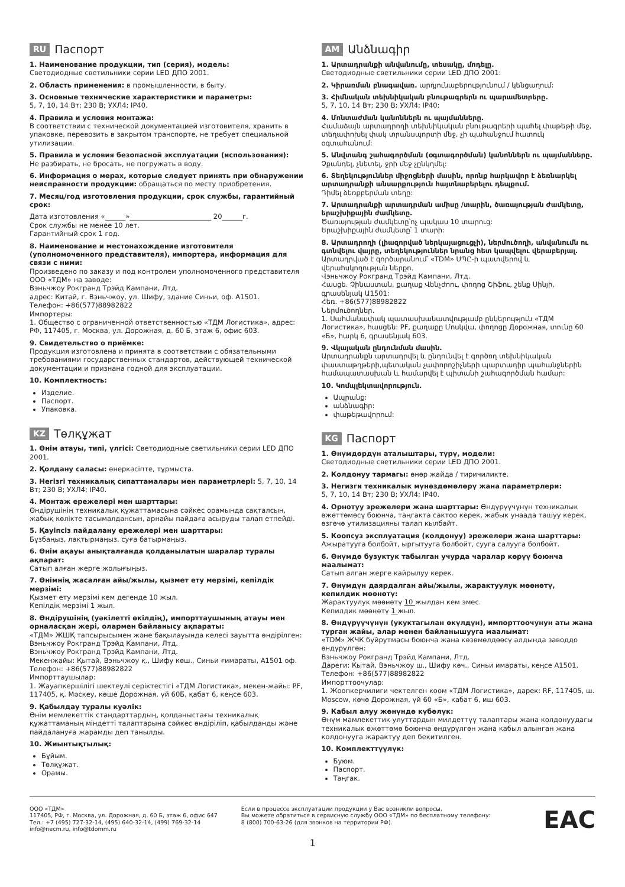RU Паспорт
1. Наименование продукции, тип (серия), модель:
Светодиодные светильники серии LED ДПО 2001.
2. Область применения: в промышленности, в быту.
3. Основные технические характеристики и параметры:
5, 7, 10, 14 Вт; 230 В; УХЛ4; IP40.
4. Правила и условия монтажа:
В соответствии с технической документацией изготовителя, хранить в упаковке, перевозить в закрытом транспорте, не требует специальной утилизации.
5. Правила и условия безопасной эксплуатации (использования):
Не разбирать, не бросать, не погружать в воду.
6. Информация о мерах, которые следует принять при обнаружении неисправности продукции: обращаться по месту приобретения.
7. Месяц/год изготовления продукции, срок службы, гарантийный срок:
Дата изготовления «______»________________________ 20______г.
Срок службы не менее 10 лет.
Гарантийный срок 1 год.
8. Наименование и местонахождение изготовителя (уполномоченного представителя), импортера, информация для связи с ними:
Произведено по заказу и под контролем уполномоченного представителя ООО «ТДМ» на заводе:
Вэньчжоу Рокгранд Трэйд Кампани, Лтд.
адрес: Китай, г. Вэньчжоу, ул. Шифу, здание Синьи, оф. А1501.
Телефон: +86(577)88982822
Импортеры:
1. Общество с ограниченной ответственностью «ТДМ Логистика», адрес: РФ, 117405, г. Москва, ул. Дорожная, д. 60 Б, этаж 6, офис 603.
9. Свидетельство о приёмке:
Продукция изготовлена и принята в соответствии с обязательными требованиями государственных стандартов, действующей технической документации и признана годной для эксплуатации.
10. Комплектность:
Изделие.
Паспорт.
Упаковка.
KZ Төлқұжат
1. Өнім атауы, типі, үлгісі: Светодиодные светильники серии LED ДПО 2001.
2. Қолдану саласы: өнеркәсіпте, тұрмыста.
3. Негізгі техникалық сипаттамалары мен параметрлері: 5, 7, 10, 14 Вт; 230 В; УХЛ4; IP40.
4. Монтаж ережелері мен шарттары:
Өндірушінің техникалық құжаттамасына сәйкес орамында сақталсын, жабық көлікте тасымалдансын, арнайы пайдаға асыруды талап етпейді.
5. Қауіпсіз пайдалану ережелері мен шарттары:
Бұзбаңыз, лақтырмаңыз, суға батырмаңыз.
6. Өнім ақауы анықталғанда қолданылатын шаралар туралы ақпарат:
Сатып алған жерге жолығыңыз.
7. Өнімнің жасалған айы/жылы, қызмет ету мерзімі, кепілдік мерзімі:
Қызмет ету мерзімі кем дегенде 10 жыл.
Кепілдік мерзімі 1 жыл.
8. Өндірушінің (уәкілетті өкілдің), импорттаушының атауы мен орналасқан жері, олармен байланысу ақпараты:
«ТДМ» ЖШҚ тапсырысымен және бақылауында келесі зауытта өндірілген: Вэньчжоу Рокгранд Трэйд Кампани, Лтд.
Вэньчжоу Рокгранд Трэйд Кампани, Лтд.
Мекенжайы: Қытай, Вэньчжоу қ., Шифу көш., Синьи ғимараты, А1501 оф.
Телефон: +86(577)88982822
Импорттаушылар:
1. Жауапкершілігі шектеулі серіктестігі «ТДМ Логистика», мекен-жайы: РF, 117405, қ. Мәскеу, көше Дорожная, үй 60Б, қабат 6, кеңсе 603.
9. Қабылдау туралы куәлік:
Өнім мемлекеттік стандарттардың, қолданыстағы техникалық құжаттаманың міндетті талаптарына сәйкес өндіріліп, қабылданды және пайдалануға жарамды деп танылды.
10. Жиынтықтылық:
Бұйым.
Төлқұжат.
Орамы.
AM Անձնագիր
1. Արտադրանքի անվանումը, տեսակը, մոդելը.
Светодиодные светильники серии LED ДПО 2001:
2. Կիրառման բնագավառ. արդյունաբերությունում / կենցաղում:
3. Հիմնական տեխնիկական բնութագրերն ու պարամետրերը.
5, 7, 10, 14 Вт; 230 В; УХЛ4; IP40:
4. Մոնտաժման կանոններն ու պայմանները.
Համաձայն արտադրողի տեխնիկական բնութագրերի պահել փաթեթի մեջ, տեղափոխել փակ տրանսպորտի մեջ, չի պահանջում հատուկ օգտահանում:
5. Անվտանգ շահագործման (օգտագործման) կանոններն ու պայմանները.
Չքանդել, չնետել, ջրի մեջ չընկղմել:
6. Տեղեկություններ միջոցների մասին, որոնք հարկավոր է ձեռնարկել արտադրանքի անսարքություն հայտնաբերելու դեպքում.
Դիմել ձեռքբերման տեղը:
7. Արտադրանքի արտադրման ամիսը /տարին, ծառայության ժամկետը, երաշխիքային ժամկետը.
Ծառայության ժամկետը՝ոչ պակաս 10 տարուց:
Երաշխիքային ժամկետը՝ 1 տարի:
8. Արտադրողի (լիազորված ներկայացուցչի), ներմուծողի, անվանումն ու գտնվելու վայրը, տեղեկություններ նրանց հետ կապվելու վերաբերյալ.
Արտադրված է գործարանում՝ «TDM» ՍՊԸ-ի պատվերով և վերահսկողության ներքո.
Վэньчжоу Рокгранд Трэйд Кампани, Лтд.
Հասցե. Չինաստան, քաղաք Վենչժոու, փողոց Շիֆու, շենք Սինյի, գրասենյակ Ա1501:
Հեռ. +86(577)88982822
Ներմուծողներ.
1. Սահմանափակ պատասխանատվությամբ ընկերություն «ТДМ Логистика», հասցեն: РF, քաղաքը Մոսկվա, փողոցը Дорожная, տունը 60 «Б», հարկ 6, գրասենյակ 603.
9. Վկայական ընդունման մասին.
Արտադրանքն արտադրվել և ընդունվել է գործող տեխնիկական փաստաթղթերի,պետական չափորոշիչների պարտադիր պահանջներին համապատասխան և համարվել է պիտանի շահագործման համար:
10. Կոմպլեկտավորություն.
Ապրանք:
անձնագիր:
փաթեթավորում:
KG Паспорт
1. Өнүмдөрдүн аталыштары, түрү, модели:
Светодиодные светильники серии LED ДПО 2001.
2. Колдонуу тармагы: өнөр жайда / тиричиликте.
3. Негизги техникалык мүнөздөмөлөрү жана параметрлери:
5, 7, 10, 14 Вт; 230 В; УХЛ4; IP40.
4. Орнотуу эрежелери жана шарттары: Өндүрүүчүнүн техникалык өжөттөмөсү боюнча, таңгакта сактоо керек, жабык унаада ташуу керек, өзгөчө утилизацияны талап кылбайт.
5. Коопсуз эксплуатация (колдонуу) эрежелери жана шарттары:
Ажыратууга болбойт, ыргытууга болбойт, сууга салууга болбойт.
6. Өнүмдө бузуктук табылган учурда чаралар көрүү боюнча маалымат:
Сатып алган жерге кайрылуу керек.
7. Өнүмдүн даярдалган айы/жылы, жарактуулук мөөнөтү, кепилдик мөөнөтү:
Жарактуулук мөөнөтү 10 жылдан кем эмес.
Кепилдик мөөнөтү 1 жыл.
8. Өндүрүүчүнүн (укуктагылан өкүлдүн), импорттоочунун аты жана турган жайы, алар менен байланышууга маалымат:
«TDM» ЖЧК буйрутмасы боюнча жана көзөмөлдөөсү алдында заводдо өндүрүлгөн:
Вэньчжоу Рокгранд Трэйд Кампани, Лтд.
Дареги: Кытай, Вэньчжоу ш., Шифу көч., Синьи имараты, кеңсе А1501.
Телефон: +86(577)88982822
Импорттоочулар:
1. Жоопкерчилиги чектелген коом «ТДМ Логистика», дарек: RF, 117405, ш. Moscow, көчө Дорожная, үй 60 «Б», кабат 6, иш 603.
9. Кабыл алуу жөнүндө күбөлүк:
Өнүм мамлекеттик улуттардын милдеттүү талаптары жана колдонуудагы техникалык өжөттөмө боюнча өндүрүлгөн жана кабыл алынган жана колдонууга жарактуу деп бекитилген.
10. Комплекттүүлүк:
Буюм.
Паспорт.
Таңгак.
ООО «ТДМ»
117405, РФ, г. Москва, ул. Дорожная, д. 60 Б, этаж 6, офис 647
Тел.: +7 (495) 727-32-14, (495) 640-32-14, (499) 769-32-14
info@necm.ru, info@tdomm.ru
Если в процессе эксплуатации продукции у Вас возникли вопросы,
Вы можете обратиться в сервисную службу ООО «ТДМ» по бесплатному телефону:
8 (800) 700-63-26 (для звонков на территории РФ).
EAC
1